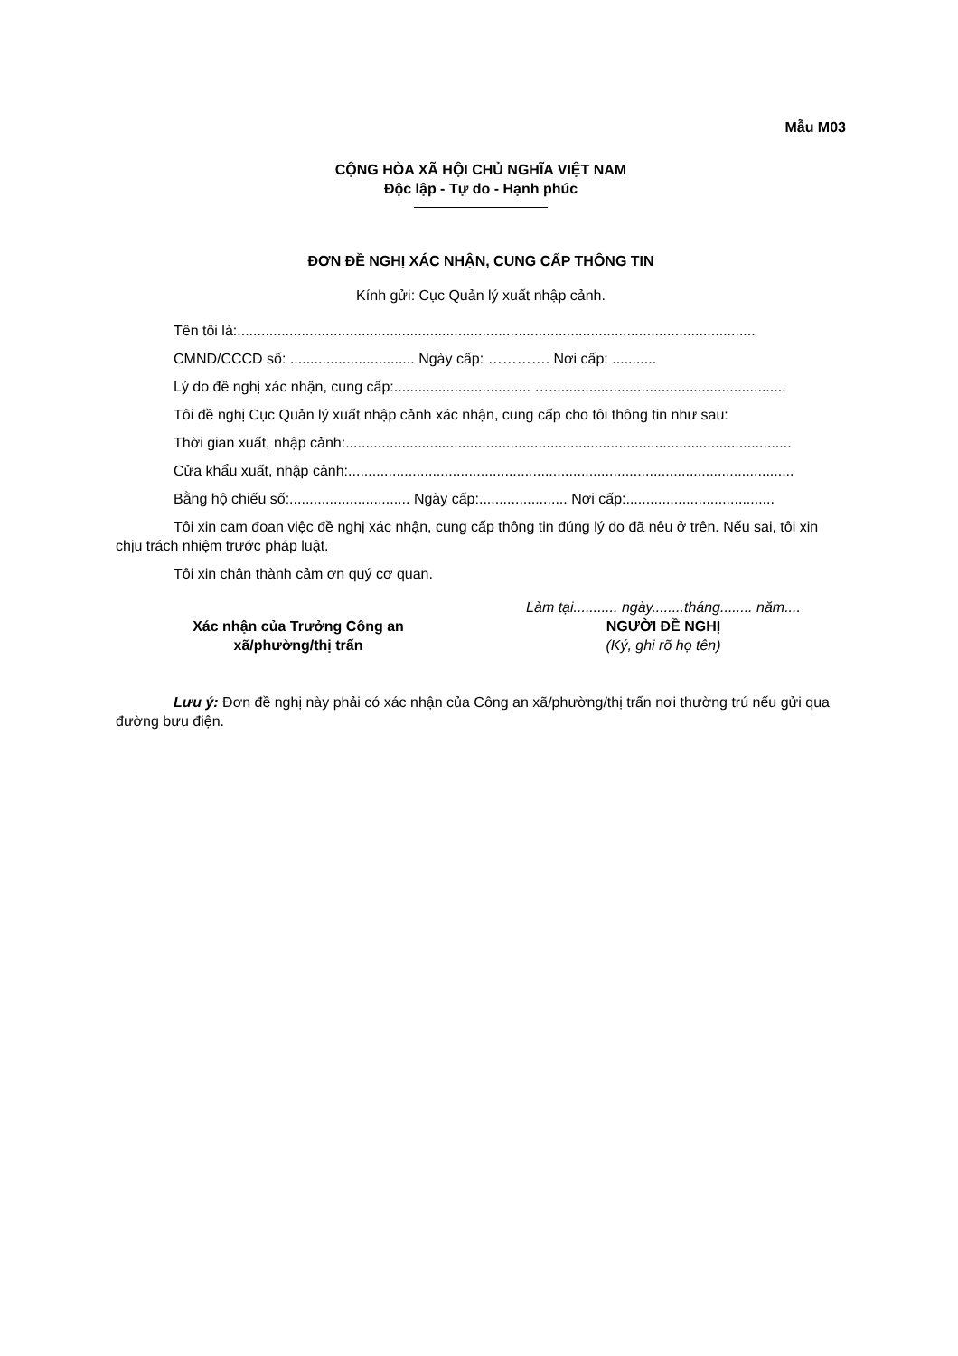Mẫu M03
CỘNG HÒA XÃ HỘI CHỦ NGHĨA VIỆT NAM
Độc lập - Tự do - Hạnh phúc
ĐƠN ĐỀ NGHỊ XÁC NHẬN, CUNG CẤP THÔNG TIN
Kính gửi: Cục Quản lý xuất nhập cảnh.
Tên tôi là:.................................................................................................................................
CMND/CCCD số: ............................... Ngày cấp: …………. Nơi cấp: ...........
Lý do đề nghị xác nhận, cung cấp:.................................. …...........................................................
Tôi đề nghị Cục Quản lý xuất nhập cảnh xác nhận, cung cấp cho tôi thông tin như sau:
Thời gian xuất, nhập cảnh:...............................................................................................................
Cửa khẩu xuất, nhập cảnh:...............................................................................................................
Bằng hộ chiếu số:.............................. Ngày cấp:...................... Nơi cấp:.....................................
Tôi xin cam đoan việc đề nghị xác nhận, cung cấp thông tin đúng lý do đã nêu ở trên. Nếu sai, tôi xin chịu trách nhiệm trước pháp luật.
Tôi xin chân thành cảm ơn quý cơ quan.
Xác nhận của Trưởng Công an
xã/phường/thị trấn
Làm tại........... ngày........tháng........ năm....
NGƯỜI ĐỀ NGHỊ
(Ký, ghi rõ họ tên)
Lưu ý: Đơn đề nghị này phải có xác nhận của Công an xã/phường/thị trấn nơi thường trú nếu gửi qua đường bưu điện.